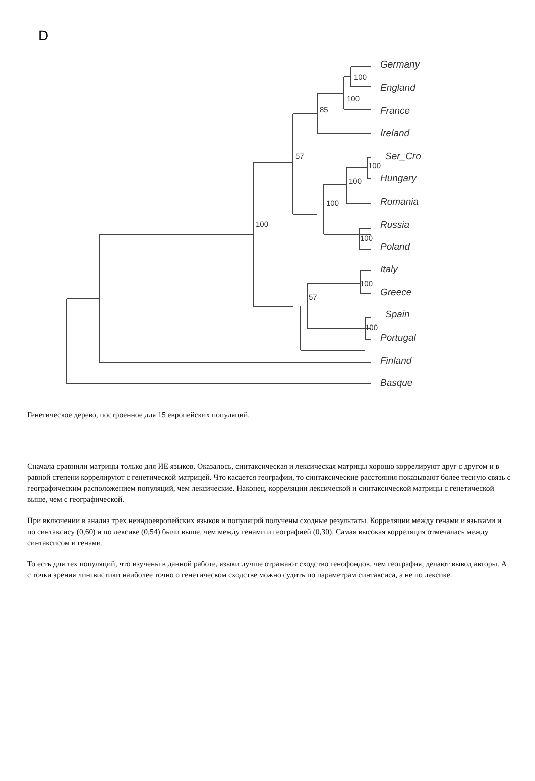D
100
100
85
57
100
100
100
100
100
100
57
100
Germany
England
France
Ireland
Ser_Cro
Hungary
Romania
Russia
Poland
Italy
Greece
Spain
Portugal
Finland
Basque
Генетическое дерево, построенное для 15 европейских популяций.
Сначала сравнили матрицы только для ИЕ языков. Оказалось, синтаксическая и лексическая матрицы хорошо коррелируют друг с другом и в равной степени коррелируют с генетической матрицей. Что касается географии, то синтаксические расстояния показывают более тесную связь с географическим расположением популяций, чем лексические. Наконец, корреляции лексической и синтаксической матрицы с генетической выше, чем с географической.
При включении в анализ трех неиндоевропейских языков и популяций получены сходные результаты. Корреляции между генами и языками и по синтаксису (0,60) и по лексике (0,54) были выше, чем между генами и географией (0,30). Самая высокая корреляция отмечалась между синтаксисом и генами.
То есть для тех популяций, что изучены в данной работе, языки лучше отражают сходство генофондов, чем география, делают вывод авторы. А с точки зрения лингвистики наиболее точно о генетическом сходстве можно судить по параметрам синтаксиса, а не по лексике.